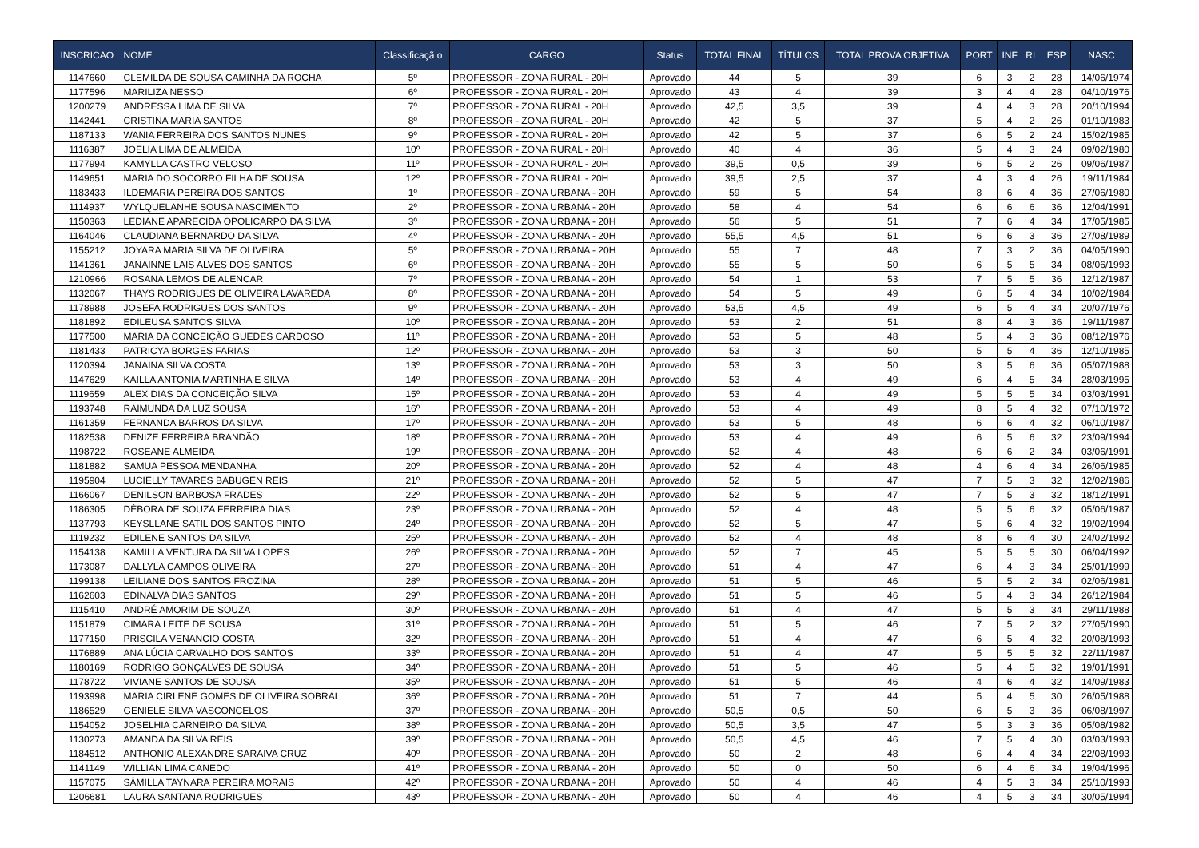| INSCRICAO | NOME | Classificaçã o | CARGO | Status | TOTAL FINAL | TÍTULOS | TOTAL PROVA OBJETIVA | PORT | INF | RL | ESP | NASC |
| --- | --- | --- | --- | --- | --- | --- | --- | --- | --- | --- | --- | --- |
| 1147660 | CLEMILDA DE SOUSA CAMINHA DA ROCHA | 5º | PROFESSOR - ZONA RURAL - 20H | Aprovado | 44 | 5 | 39 | 6 | 3 | 2 | 28 | 14/06/1974 |
| 1177596 | MARILIZA NESSO | 6º | PROFESSOR - ZONA RURAL - 20H | Aprovado | 43 | 4 | 39 | 3 | 4 | 4 | 28 | 04/10/1976 |
| 1200279 | ANDRESSA LIMA DE SILVA | 7º | PROFESSOR - ZONA RURAL - 20H | Aprovado | 42,5 | 3,5 | 39 | 4 | 4 | 3 | 28 | 20/10/1994 |
| 1142441 | CRISTINA MARIA SANTOS | 8º | PROFESSOR - ZONA RURAL - 20H | Aprovado | 42 | 5 | 37 | 5 | 4 | 2 | 26 | 01/10/1983 |
| 1187133 | WANIA FERREIRA DOS SANTOS NUNES | 9º | PROFESSOR - ZONA RURAL - 20H | Aprovado | 42 | 5 | 37 | 6 | 5 | 2 | 24 | 15/02/1985 |
| 1116387 | JOELIA LIMA DE ALMEIDA | 10º | PROFESSOR - ZONA RURAL - 20H | Aprovado | 40 | 4 | 36 | 5 | 4 | 3 | 24 | 09/02/1980 |
| 1177994 | KAMYLLA CASTRO VELOSO | 11º | PROFESSOR - ZONA RURAL - 20H | Aprovado | 39,5 | 0,5 | 39 | 6 | 5 | 2 | 26 | 09/06/1987 |
| 1149651 | MARIA DO SOCORRO FILHA DE SOUSA | 12º | PROFESSOR - ZONA RURAL - 20H | Aprovado | 39,5 | 2,5 | 37 | 4 | 3 | 4 | 26 | 19/11/1984 |
| 1183433 | ILDEMARIA PEREIRA DOS SANTOS | 1º | PROFESSOR - ZONA URBANA - 20H | Aprovado | 59 | 5 | 54 | 8 | 6 | 4 | 36 | 27/06/1980 |
| 1114937 | WYLQUELANHE SOUSA NASCIMENTO | 2º | PROFESSOR - ZONA URBANA - 20H | Aprovado | 58 | 4 | 54 | 6 | 6 | 6 | 36 | 12/04/1991 |
| 1150363 | LEDIANE APARECIDA OPOLICARPO DA SILVA | 3º | PROFESSOR - ZONA URBANA - 20H | Aprovado | 56 | 5 | 51 | 7 | 6 | 4 | 34 | 17/05/1985 |
| 1164046 | CLAUDIANA BERNARDO DA SILVA | 4º | PROFESSOR - ZONA URBANA - 20H | Aprovado | 55,5 | 4,5 | 51 | 6 | 6 | 3 | 36 | 27/08/1989 |
| 1155212 | JOYARA MARIA SILVA DE OLIVEIRA | 5º | PROFESSOR - ZONA URBANA - 20H | Aprovado | 55 | 7 | 48 | 7 | 3 | 2 | 36 | 04/05/1990 |
| 1141361 | JANAINNE LAIS ALVES DOS SANTOS | 6º | PROFESSOR - ZONA URBANA - 20H | Aprovado | 55 | 5 | 50 | 6 | 5 | 5 | 34 | 08/06/1993 |
| 1210966 | ROSANA LEMOS DE ALENCAR | 7º | PROFESSOR - ZONA URBANA - 20H | Aprovado | 54 | 1 | 53 | 7 | 5 | 5 | 36 | 12/12/1987 |
| 1132067 | THAYS RODRIGUES DE OLIVEIRA LAVAREDA | 8º | PROFESSOR - ZONA URBANA - 20H | Aprovado | 54 | 5 | 49 | 6 | 5 | 4 | 34 | 10/02/1984 |
| 1178988 | JOSEFA RODRIGUES DOS SANTOS | 9º | PROFESSOR - ZONA URBANA - 20H | Aprovado | 53,5 | 4,5 | 49 | 6 | 5 | 4 | 34 | 20/07/1976 |
| 1181892 | EDILEUSA SANTOS SILVA | 10º | PROFESSOR - ZONA URBANA - 20H | Aprovado | 53 | 2 | 51 | 8 | 4 | 3 | 36 | 19/11/1987 |
| 1177500 | MARIA DA CONCEIÇÃO GUEDES CARDOSO | 11º | PROFESSOR - ZONA URBANA - 20H | Aprovado | 53 | 5 | 48 | 5 | 4 | 3 | 36 | 08/12/1976 |
| 1181433 | PATRICYA BORGES FARIAS | 12º | PROFESSOR - ZONA URBANA - 20H | Aprovado | 53 | 3 | 50 | 5 | 5 | 4 | 36 | 12/10/1985 |
| 1120394 | JANAINA SILVA COSTA | 13º | PROFESSOR - ZONA URBANA - 20H | Aprovado | 53 | 3 | 50 | 3 | 5 | 6 | 36 | 05/07/1988 |
| 1147629 | KAILLA ANTONIA MARTINHA E SILVA | 14º | PROFESSOR - ZONA URBANA - 20H | Aprovado | 53 | 4 | 49 | 6 | 4 | 5 | 34 | 28/03/1995 |
| 1119659 | ALEX DIAS DA CONCEIÇÃO SILVA | 15º | PROFESSOR - ZONA URBANA - 20H | Aprovado | 53 | 4 | 49 | 5 | 5 | 5 | 34 | 03/03/1991 |
| 1193748 | RAIMUNDA DA LUZ SOUSA | 16º | PROFESSOR - ZONA URBANA - 20H | Aprovado | 53 | 4 | 49 | 8 | 5 | 4 | 32 | 07/10/1972 |
| 1161359 | FERNANDA BARROS DA SILVA | 17º | PROFESSOR - ZONA URBANA - 20H | Aprovado | 53 | 5 | 48 | 6 | 6 | 4 | 32 | 06/10/1987 |
| 1182538 | DENIZE FERREIRA BRANDÃO | 18º | PROFESSOR - ZONA URBANA - 20H | Aprovado | 53 | 4 | 49 | 6 | 5 | 6 | 32 | 23/09/1994 |
| 1198722 | ROSEANE ALMEIDA | 19º | PROFESSOR - ZONA URBANA - 20H | Aprovado | 52 | 4 | 48 | 6 | 6 | 2 | 34 | 03/06/1991 |
| 1181882 | SAMUA PESSOA MENDANHA | 20º | PROFESSOR - ZONA URBANA - 20H | Aprovado | 52 | 4 | 48 | 4 | 6 | 4 | 34 | 26/06/1985 |
| 1195904 | LUCIELLY TAVARES BABUGEN REIS | 21º | PROFESSOR - ZONA URBANA - 20H | Aprovado | 52 | 5 | 47 | 7 | 5 | 3 | 32 | 12/02/1986 |
| 1166067 | DENILSON BARBOSA FRADES | 22º | PROFESSOR - ZONA URBANA - 20H | Aprovado | 52 | 5 | 47 | 7 | 5 | 3 | 32 | 18/12/1991 |
| 1186305 | DÉBORA DE SOUZA FERREIRA DIAS | 23º | PROFESSOR - ZONA URBANA - 20H | Aprovado | 52 | 4 | 48 | 5 | 5 | 6 | 32 | 05/06/1987 |
| 1137793 | KEYSLLANE SATIL DOS SANTOS PINTO | 24º | PROFESSOR - ZONA URBANA - 20H | Aprovado | 52 | 5 | 47 | 5 | 6 | 4 | 32 | 19/02/1994 |
| 1119232 | EDILENE SANTOS DA SILVA | 25º | PROFESSOR - ZONA URBANA - 20H | Aprovado | 52 | 4 | 48 | 8 | 6 | 4 | 30 | 24/02/1992 |
| 1154138 | KAMILLA VENTURA DA SILVA LOPES | 26º | PROFESSOR - ZONA URBANA - 20H | Aprovado | 52 | 7 | 45 | 5 | 5 | 5 | 30 | 06/04/1992 |
| 1173087 | DALLYLA CAMPOS OLIVEIRA | 27º | PROFESSOR - ZONA URBANA - 20H | Aprovado | 51 | 4 | 47 | 6 | 4 | 3 | 34 | 25/01/1999 |
| 1199138 | LEILIANE DOS SANTOS FROZINA | 28º | PROFESSOR - ZONA URBANA - 20H | Aprovado | 51 | 5 | 46 | 5 | 5 | 2 | 34 | 02/06/1981 |
| 1162603 | EDINALVA DIAS SANTOS | 29º | PROFESSOR - ZONA URBANA - 20H | Aprovado | 51 | 5 | 46 | 5 | 4 | 3 | 34 | 26/12/1984 |
| 1115410 | ANDRÉ AMORIM DE SOUZA | 30º | PROFESSOR - ZONA URBANA - 20H | Aprovado | 51 | 4 | 47 | 5 | 5 | 3 | 34 | 29/11/1988 |
| 1151879 | CIMARA LEITE DE SOUSA | 31º | PROFESSOR - ZONA URBANA - 20H | Aprovado | 51 | 5 | 46 | 7 | 5 | 2 | 32 | 27/05/1990 |
| 1177150 | PRISCILA VENANCIO COSTA | 32º | PROFESSOR - ZONA URBANA - 20H | Aprovado | 51 | 4 | 47 | 6 | 5 | 4 | 32 | 20/08/1993 |
| 1176889 | ANA LÚCIA CARVALHO DOS SANTOS | 33º | PROFESSOR - ZONA URBANA - 20H | Aprovado | 51 | 4 | 47 | 5 | 5 | 5 | 32 | 22/11/1987 |
| 1180169 | RODRIGO GONÇALVES DE SOUSA | 34º | PROFESSOR - ZONA URBANA - 20H | Aprovado | 51 | 5 | 46 | 5 | 4 | 5 | 32 | 19/01/1991 |
| 1178722 | VIVIANE SANTOS DE SOUSA | 35º | PROFESSOR - ZONA URBANA - 20H | Aprovado | 51 | 5 | 46 | 4 | 6 | 4 | 32 | 14/09/1983 |
| 1193998 | MARIA CIRLENE GOMES DE OLIVEIRA SOBRAL | 36º | PROFESSOR - ZONA URBANA - 20H | Aprovado | 51 | 7 | 44 | 5 | 4 | 5 | 30 | 26/05/1988 |
| 1186529 | GENIELE SILVA VASCONCELOS | 37º | PROFESSOR - ZONA URBANA - 20H | Aprovado | 50,5 | 0,5 | 50 | 6 | 5 | 3 | 36 | 06/08/1997 |
| 1154052 | JOSELHIA CARNEIRO DA SILVA | 38º | PROFESSOR - ZONA URBANA - 20H | Aprovado | 50,5 | 3,5 | 47 | 5 | 3 | 3 | 36 | 05/08/1982 |
| 1130273 | AMANDA DA SILVA REIS | 39º | PROFESSOR - ZONA URBANA - 20H | Aprovado | 50,5 | 4,5 | 46 | 7 | 5 | 4 | 30 | 03/03/1993 |
| 1184512 | ANTHONIO ALEXANDRE SARAIVA CRUZ | 40º | PROFESSOR - ZONA URBANA - 20H | Aprovado | 50 | 2 | 48 | 6 | 4 | 4 | 34 | 22/08/1993 |
| 1141149 | WILLIAN LIMA CANEDO | 41º | PROFESSOR - ZONA URBANA - 20H | Aprovado | 50 | 0 | 50 | 6 | 4 | 6 | 34 | 19/04/1996 |
| 1157075 | SÂMILLA TAYNARA PEREIRA MORAIS | 42º | PROFESSOR - ZONA URBANA - 20H | Aprovado | 50 | 4 | 46 | 4 | 5 | 3 | 34 | 25/10/1993 |
| 1206681 | LAURA SANTANA RODRIGUES | 43º | PROFESSOR - ZONA URBANA - 20H | Aprovado | 50 | 4 | 46 | 4 | 5 | 3 | 34 | 30/05/1994 |